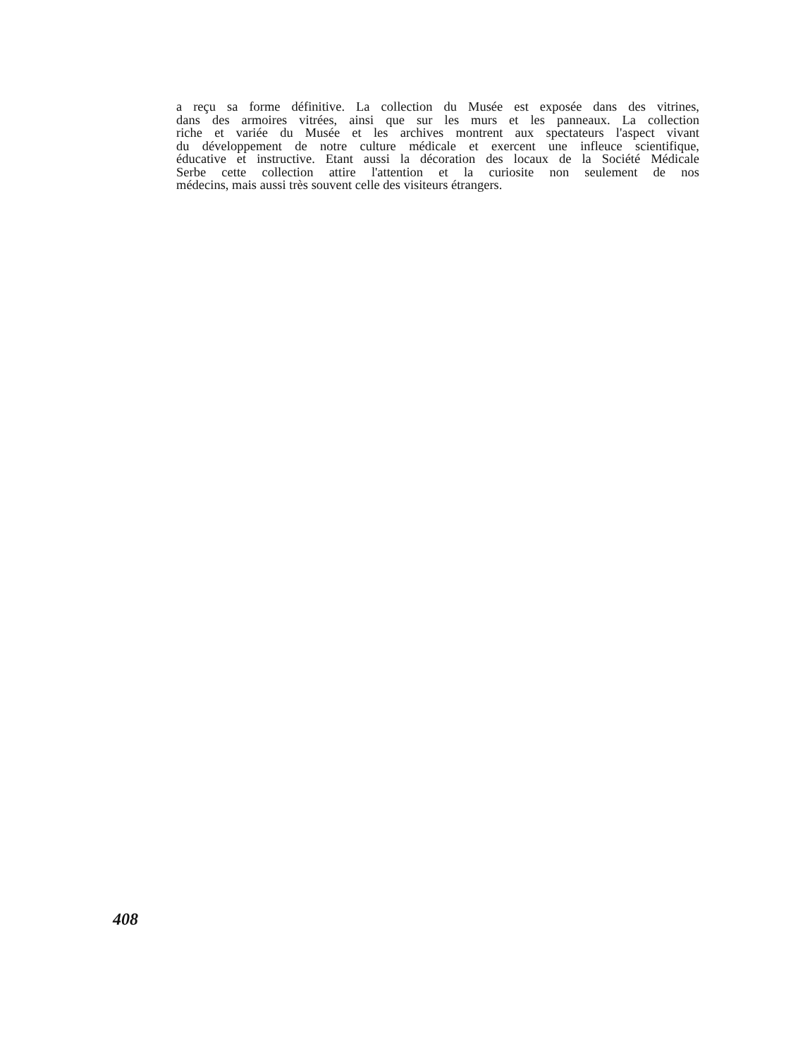a reçu sa forme définitive. La collection du Musée est exposée dans des vitrines,
dans des armoires vitrées, ainsi que sur les murs et les panneaux. La collection
riche et variée du Musée et les archives montrent aux spectateurs l'aspect vivant
du développement de notre culture médicale et exercent une infleuce scientifique,
éducative et instructive. Etant aussi la décoration des locaux de la Société Médicale
Serbe cette collection attire l'attention et la curiosite non seulement de nos
médecins, mais aussi très souvent celle des visiteurs étrangers.
408